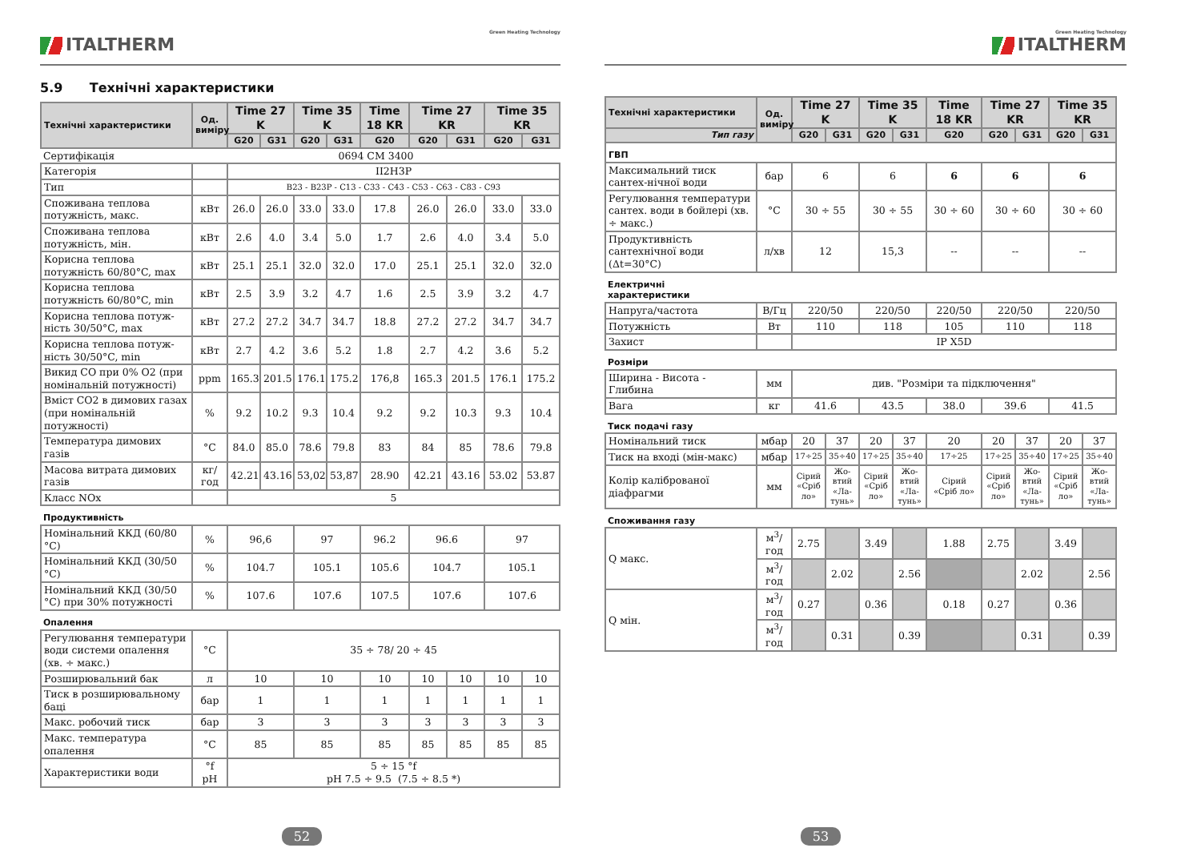Green Heating Technology
ITALTHERM
5.9 Технічні характеристики
| Технічні характеристики | Од. виміру | Time 27 K | | Time 35 K | | Time 18 KR | Time 27 KR | | Time 35 KR | |
| --- | --- | --- | --- | --- | --- | --- | --- | --- | --- | --- |
| | | G20 | G31 | G20 | G31 | G20 | G20 | G31 | G20 | G31 |
| Сертифікація | 0694 CM 3400 | | | | | | | | | |
| Категорія | | II2H3P | | | | | | | | |
| Тип | | B23 - B23P - C13 - C33 - C43 - C53 - C63 - C83 - C93 | | | | | | | | |
| Споживана теплова потужність, макс. | кВт | 26.0 | 26.0 | 33.0 | 33.0 | 17.8 | 26.0 | 26.0 | 33.0 | 33.0 |
| Споживана теплова потужність, мін. | кВт | 2.6 | 4.0 | 3.4 | 5.0 | 1.7 | 2.6 | 4.0 | 3.4 | 5.0 |
| Корисна теплова потужність 60/80°C, max | кВт | 25.1 | 25.1 | 32.0 | 32.0 | 17.0 | 25.1 | 25.1 | 32.0 | 32.0 |
| Корисна теплова потужність 60/80°C, min | кВт | 2.5 | 3.9 | 3.2 | 4.7 | 1.6 | 2.5 | 3.9 | 3.2 | 4.7 |
| Корисна теплова потуж-ність 30/50°C, max | кВт | 27.2 | 27.2 | 34.7 | 34.7 | 18.8 | 27.2 | 27.2 | 34.7 | 34.7 |
| Корисна теплова потуж-ність 30/50°C, min | кВт | 2.7 | 4.2 | 3.6 | 5.2 | 1.8 | 2.7 | 4.2 | 3.6 | 5.2 |
| Викид CO при 0% O2 (при номінальній потужності) | ppm | 165.3 | 201.5 | 176.1 | 175.2 | 176,8 | 165.3 | 201.5 | 176.1 | 175.2 |
| Вміст CO2 в димових газах (при номінальній потужності) | % | 9.2 | 10.2 | 9.3 | 10.4 | 9.2 | 9.2 | 10.3 | 9.3 | 10.4 |
| Температура димових газів | °C | 84.0 | 85.0 | 78.6 | 79.8 | 83 | 84 | 85 | 78.6 | 79.8 |
| Масова витрата димових газів | кг/год | 42.21 | 43.16 | 53,02 | 53,87 | 28.90 | 42.21 | 43.16 | 53.02 | 53.87 |
| Класс NOx | | 5 | | | | | | | | |
| Продуктивність | | | | | | | | | | |
| Номінальний ККД (60/80 °C) | % | 96,6 | | 97 | | 96.2 | 96.6 | | 97 | |
| Номінальний ККД (30/50 °C) | % | 104.7 | | 105.1 | | 105.6 | 104.7 | | 105.1 | |
| Номінальний ККД (30/50 °C) при 30% потужності | % | 107.6 | | 107.6 | | 107.5 | 107.6 | | 107.6 | |
| Опалення | | | | | | | | | | |
| Регулювання температури води системи опалення (хв. ÷ макс.) | °C | 35 ÷ 78/ 20 ÷ 45 | | | | | | | | |
| Розширювальний бак | л | 10 | | 10 | | 10 | 10 | 10 | 10 | 10 |
| Тиск в розширювальному баці | бар | 1 | | 1 | | 1 | 1 | 1 | 1 | 1 |
| Макс. робочий тиск | бар | 3 | | 3 | | 3 | 3 | 3 | 3 | 3 |
| Макс. температура опалення | °C | 85 | | 85 | | 85 | 85 | 85 | 85 | 85 |
| Характеристики води | °f pH | 5 ÷ 15 °f pH 7.5 ÷ 9.5 (7.5 ÷ 8.5 *) | | | | | | | | |
52
Green Heating Technology ITALTHERM
| Технічні характеристики | Од. виміру | Time 27 K | | Time 35 K | | Time 18 KR | Time 27 KR | | Time 35 KR | |
| --- | --- | --- | --- | --- | --- | --- | --- | --- | --- | --- |
| Тип газу | | G20 | G31 | G20 | G31 | G20 | G20 | G31 | G20 | G31 |
| ГВП | | | | | | | | | | |
| Максимальний тиск сантех-нічної води | бар | 6 | | 6 | | 6 | 6 | | 6 | |
| Регулювання температури сантех. води в бойлері (хв. ÷ макс.) | °C | 30 ÷ 55 | | 30 ÷ 55 | | 30 ÷ 60 | 30 ÷ 60 | | 30 ÷ 60 | |
| Продуктивність сантехнічної води (Δt=30°C) | л/хв | 12 | | 15,3 | | -- | -- | | -- | |
| Електричні характеристики | | | | | | | | | | |
| Напруга/частота | В/Гц | 220/50 | | 220/50 | | 220/50 | 220/50 | | 220/50 | |
| Потужність | Вт | 110 | | 118 | | 105 | 110 | | 118 | |
| Захист | | IP X5D | | | | | | | | |
| Розміри | | | | | | | | | | |
| Ширина - Висота - Глибина | мм | див. "Розміри та підключення" | | | | | | | | |
| Вага | кг | 41.6 | | 43.5 | | 38.0 | 39.6 | | 41.5 | |
| Тиск подачі газу | | | | | | | | | | |
| Номінальний тиск | мбар | 20 | 37 | 20 | 37 | 20 | 20 | 37 | 20 | 37 |
| Тиск на вході (мін-макс) | мбар | 17÷25 | 35÷40 | 17÷25 | 35÷40 | 17÷25 | 17÷25 | 35÷40 | 17÷25 | 35÷40 |
| Колір каліброваної діафрагми | мм | Сірий «Сріб ло» | Жо-втий «Ла-тунь» | Сірий «Сріб ло» | Жо-втий «Ла-тунь» | Сірий «Сріб ло» | Сірий «Сріб ло» | Жо-втий «Ла-тунь» | Сірий «Сріб ло» | Жо-втий «Ла-тунь» |
| Споживання газу | | | | | | | | | | |
| Q макс. | м<sup>3</sup>/ год | 2.75 | | 3.49 | | 1.88 | 2.75 | | 3.49 | |
| | м<sup>3</sup>/ год | | 2.02 | | 2.56 | | | 2.02 | | 2.56 |
| Q мін. | м<sup>3</sup>/ год | 0.27 | | 0.36 | | 0.18 | 0.27 | | 0.36 | |
| | м<sup>3</sup>/ год | | 0.31 | | 0.39 | | | 0.31 | | 0.39 |
53